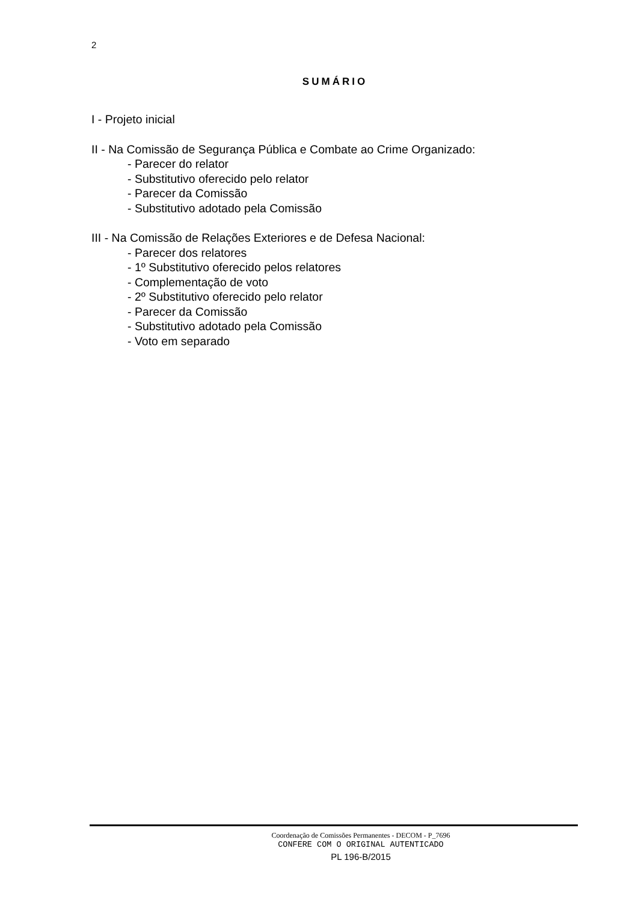2
SUMÁRIO
I - Projeto inicial
II - Na Comissão de Segurança Pública e Combate ao Crime Organizado:
- Parecer do relator
- Substitutivo oferecido pelo relator
- Parecer da Comissão
- Substitutivo adotado pela Comissão
III - Na Comissão de Relações Exteriores e de Defesa Nacional:
- Parecer dos relatores
- 1º Substitutivo oferecido pelos relatores
- Complementação de voto
- 2º Substitutivo oferecido pelo relator
- Parecer da Comissão
- Substitutivo adotado pela Comissão
- Voto em separado
Coordenação de Comissões Permanentes - DECOM - P_7696
CONFERE COM O ORIGINAL AUTENTICADO
PL 196-B/2015